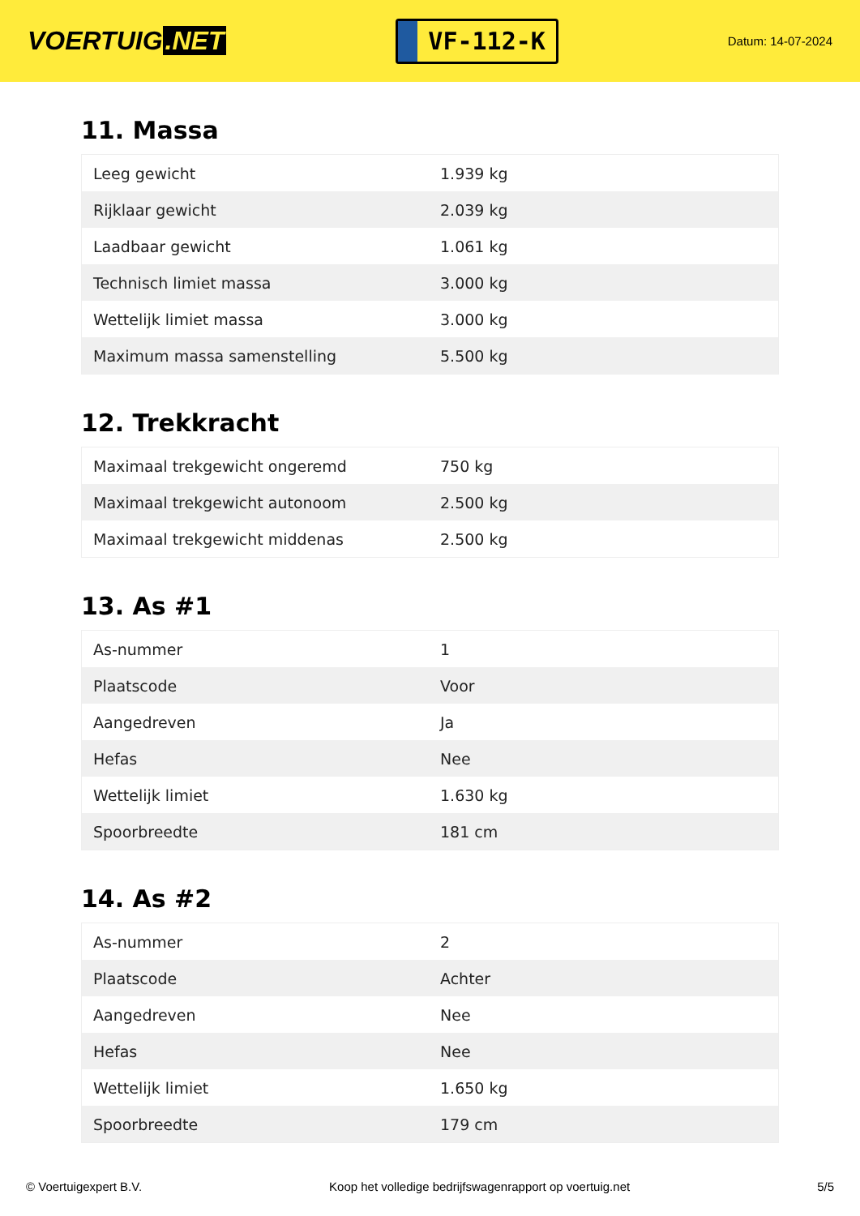VOERTUIG.NET
VF-112-K
Datum: 14-07-2024
11. Massa
| Leeg gewicht | 1.939 kg |
| Rijklaar gewicht | 2.039 kg |
| Laadbaar gewicht | 1.061 kg |
| Technisch limiet massa | 3.000 kg |
| Wettelijk limiet massa | 3.000 kg |
| Maximum massa samenstelling | 5.500 kg |
12. Trekkracht
| Maximaal trekgewicht ongeremd | 750 kg |
| Maximaal trekgewicht autonoom | 2.500 kg |
| Maximaal trekgewicht middenas | 2.500 kg |
13. As #1
| As-nummer | 1 |
| Plaatscode | Voor |
| Aangedreven | Ja |
| Hefas | Nee |
| Wettelijk limiet | 1.630 kg |
| Spoorbreedte | 181 cm |
14. As #2
| As-nummer | 2 |
| Plaatscode | Achter |
| Aangedreven | Nee |
| Hefas | Nee |
| Wettelijk limiet | 1.650 kg |
| Spoorbreedte | 179 cm |
© Voertuigexpert B.V. Koop het volledige bedrijfswagenrapport op voertuig.net 5/5